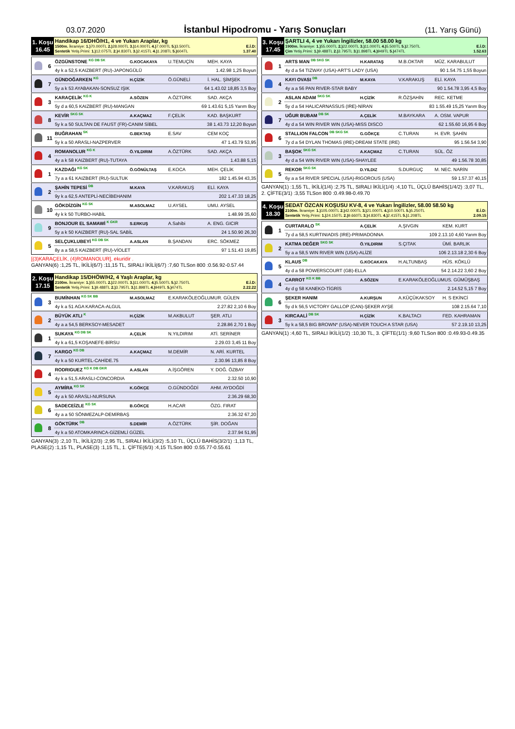03.07.2020
İstanbul Hipodromu - Yarış Sonuçları
(11. Yarış Günü)
1. Koşu
16.45
Handikap 16/DHÖ/H1, 4 ve Yukarı Araplar, kg
1500m. İkramiye: 1.) 70.000TL 2.) 28.000TL 3.) 14.000TL 4.) 7.000TL 5.) 3.500TL E.İ.D:
Sentetik Yetiş.Primi: 1.) 12.075TL 2.) 4.830TL 3.) 2.415TL 4.) 1.208TL 5.) 604TL 1.37.40
| | 6 | ÖZGÜNSTONE <sup>KG DB SK</sup> | G.KOCAKAYA | U.TEMUÇİN | MEH. KAYA |
| | | 4y k a 52,5 KAIZBERT (RU)-JAPONGÜLÜ 1.42.98 1,25 Boyun | | | |
| | 7 | GÜNDOĞARKEN <sup>KG</sup> | H.ÇİZİK | Ö.GÜNELİ | İ. HAL. ŞİMŞEK |
| | | 5y a k 53 AYABAKAN-SONSUZ IŞIK 64 1.43.02 18,85 3,5 Boy | | | |
| | 3 | KARAÇELİK <sup>KG K</sup> | A.SÖZEN | A.ÖZTÜRK | SAD. AKÇA |
| | | 5y d a 60,5 KAIZBERT (RU)-MANGAN 69 1.43.61 5,15 Yarım Boy | | | |
| | 8 | KEVİR <sup>SKG SK</sup> | A.KAÇMAZ | F.ÇELİK | KAD. BAŞKURT |
| | | 5y k a 50 SULTAN DE FAUST (FR)-CANIM SİBEL 38 1.43.73 12,20 Boyun | | | |
| | 11 | BUĞRAHAN <sup>SK</sup> | G.BEKTAŞ | E.SAV | CEM KOÇ |
| | | 5y k a 50 ARASLI-NAZPERVER 47 1.43.79 53,95 | | | |
| | 4 | ROMANOLUR <sup>KG K</sup> | Ö.YILDIRIM | A.ÖZTÜRK | SAD. AKÇA |
| | | 4y a k 58 KAIZBERT (RU)-TUTAYA 1.43.88 5,15 | | | |
| | 1 | KAZDAĞI <sup>KG SK</sup> | Ö.GÖNÜLTAŞ | E.KOCA | MEH. ÇELİK |
| | | 7y a a 61 KAIZBERT (RU)-SULTUK 182 1.45.94 43,35 | | | |
| | 2 | ŞAHİN TEPESİ <sup>DB</sup> | M.KAYA | V.KARAKUŞ | ELİ. KAYA |
| | | 9y k a 62,5 ANTEPLİ-NECİBEHANIM 202 1.47.33 18,25 | | | |
| | 10 | GÖKDİZGİN <sup>KG SK</sup> | M.ASOLMAZ | U.AYSEL | UMU. AYSEL |
| | | 4y k k 50 TURBO-HABİL 1.48.99 35,60 | | | |
| | 9 | BONJOUR EL SAMAWİ <sup>K GKR</sup> | S.ERKUŞ | A.Sahibi | A. ENG. GICIR |
| | | 5y a k 50 KAIZBERT (RU)-SAL SABİL 24 1.50.90 26,30 | | | |
| | 5 | SELÇUKLUBEYİ <sup>KG DB SK</sup> | A.ASLAN | B.ŞANDAN | ERC. SÖKMEZ |
| | | 8y a a 58,5 KAIZBERT (RU)-VİOLET 97 1.51.43 19,85 | | | |
[(3)KARAÇELİK, (4)ROMANOLUR], ekuridir .
GANYAN(6) :1,25 TL, İKİLİ(6/7) :11,15 TL, SIRALI İKİLİ(6/7) :7,60 TLSon 800 :0.56.92-0.57.44
2. Koşu
17.15
Handikap 15/DHÖW/H2, 4 Yaşlı Araplar, kg
2100m. İkramiye: 1.) 55.000TL 2.) 22.000TL 3.) 11.000TL 4.) 5.500TL 5.) 2.750TL E.İ.D:
Sentetik Yetiş.Primi: 1.) 9.488TL 2.) 3.795TL 3.) 1.898TL 4.) 949TL 5.) 474TL 2.22.22
| | 3 | BUMİNHAN <sup>KG SK BB</sup> | M.ASOLMAZ | E.KARAKÖLEOĞLUMUR. GÜLEN | |
| | | 4y k a 51 AGA KARACA-ALGUL 2.27.82 2,10 6 Boy | | | |
| | 2 | BÜYÜK ATLI <sup>K</sup> | H.ÇİZİK | M.AKBULUT | ŞER. ATLI |
| | | 4y a a 54,5 BERKSOY-MESADET 2.28.86 2,70 1 Boy | | | |
| | 1 | SUKAYA <sup>KG DB SK</sup> | A.ÇELİK | N.YILDIRIM | ATİ. SERİNER |
| | | 4y k a 61,5 KOŞANEFE-BİRSU 2.29.03 3,45 11 Boy | | | |
| | 7 | KARGO <sup>KG DB</sup> | A.KAÇMAZ | M.DEMİR | N. ARİ. KURTEL |
| | | 4y k a 50 KURTEL-CAHİDE.75 2.30.96 13,85 8 Boy | | | |
| | 4 | RODRIGUEZ <sup>KG K DB GKR</sup> | A.ASLAN | A.İŞGÖREN | Y. DOĞ. ÖZBAY |
| | | 4y k a 51,5 ARASLI-CONCORDIA 2.32.50 10,90 | | | |
| | 5 | AYMİRA <sup>KG SK</sup> | K.GÖKÇE | O.GÜNDOĞDİ | AHM. AYDOĞDİ |
| | | 4y a k 50 ARASLI-NURSUNA 2.36.29 68,30 | | | |
| | 6 | SADECEİZLE <sup>KG SK</sup> | B.GÖKÇE | H.ACAR | ÖZG. FIRAT |
| | | 4y a a 50 SÖNMEZALP-DEMİRBAŞ 2.36.32 67,20 | | | |
| | 8 | GÖKTÜRK <sup>DB</sup> | S.DEMİR | A.ÖZTÜRK | ŞİR. DOĞAN |
| | | 4y k a 50 ATOMKARINCA-GİZEMLİ GÜZEL 2.37.94 51,95 | | | |
GANYAN(3) :2,10 TL, İKİLİ(2/3) :2,95 TL, SIRALI İKİLİ(3/2) :5,10 TL, ÜÇLÜ BAHİS(3/2/1) :1,13 TL, PLASE(2) :1,15 TL, PLASE(3) :1,15 TL, 1. ÇİFTE(6/3) :4,15 TLSon 800 :0.55.77-0.55.61
3. Koşu
17.45
ŞARTLI 4, 4 ve Yukarı İngilizler, 58.00 58.00 kg
1900m. İkramiye: 1.) 55.000TL 2.) 22.000TL 3.) 11.000TL 4.) 5.500TL 5.) 2.750TL E.İ.D:
Çim Yetiş.Primi: 1.) 9.488TL 2.) 3.795TL 3.) 1.898TL 4.) 949TL 5.) 474TL 1.52.63
| | 1 | ARTS MAN <sup>DB SKG SK</sup> | H.KARATAŞ | M.B.OKTAR | MÜZ. KARABULUT |
| | | 4y d a 54 TIZWAY (USA)-ART'S LADY (USA) 90 1.54.75 1,55 Boyun | | | |
| | 4 | KAYI OVASI <sup>DB</sup> | M.KAYA | V.KARAKUŞ | ELİ. KAYA |
| | | 4y a a 56 PAN RIVER-STAR BABY 90 1.54.78 3,95 4,5 Boy | | | |
| | 2 | ASLAN ADAM <sup>SKG SK</sup> | H.ÇİZİK | R.ÖZŞAHİN | REC. KETME |
| | | 5y d a 54 HALICARNASSUS (IRE)-NİRAN 83 1.55.49 15,25 Yarım Boy | | | |
| | 7 | UĞUR BUBAM <sup>DB SK</sup> | A.ÇELİK | M.BAYKARA | A. OSM. VAPUR |
| | | 4y d a 54 WIN RIVER WIN (USA)-MISS DISCO 62 1.55.60 16,95 6 Boy | | | |
| | 6 | STALLION FALCON <sup>DB SKG SK</sup> | G.GÖKÇE | C.TURAN | H. EVR. ŞAHİN |
| | | 7y d a 54 DYLAN THOMAS (IRE)-DREAM STATE (IRE) 95 1.56.54 3,90 | | | |
| | 3 | BAŞOK <sup>SKG SK</sup> | A.KAÇMAZ | C.TURAN | SÜL. ÖZ |
| | | 4y d a 54 WIN RIVER WIN (USA)-SHAYLEE 49 1.56.78 30,85 | | | |
| | 5 | REKOR <sup>SKG SK</sup> | D.YILDIZ | S.DURGUÇ | M. NEC. NARİN |
| | | 6y a a 54 RIVER SPECIAL (USA)-RIGOROUS (USA) 59 1.57.37 40,15 | | | |
GANYAN(1) :1,55 TL, İKİLİ(1/4) :2,75 TL, SIRALI İKİLİ(1/4) :4,10 TL, ÜÇLÜ BAHİS(1/4/2) :3,07 TL, 2. ÇİFTE(3/1) :3,55 TLSon 800 :0.49.98-0.49.70
4. Koşu
18.30
SEDAT ÖZCAN KOŞUSU KV-8, 4 ve Yukarı İngilizler, 58.00 58.50 kg
2100m. İkramiye: 1.) 105.000TL 2.) 42.000TL 3.) 21.000TL 4.) 10.500TL 5.) 5.250TL E.İ.D:
Sentetik Yetiş.Primi: 1.) 24.150TL 2.) 9.660TL 3.) 4.830TL 4.) 2.415TL 5.) 1.208TL 2.09.15
| | 1 | CURTARALO <sup>SK</sup> | A.ÇELİK | A.ŞIVGIN | KEM. KURT |
| | | 7y d a 58,5 KURTINIADIS (IRE)-PRIMADONNA 109 2.13.10 4,60 Yarım Boy | | | |
| | 2 | KATMA DEĞER <sup>SKG SK</sup> | Ö.YILDIRIM | S.ÇITAK | ÜMİ. BARLIK |
| | | 5y a a 58,5 WIN RIVER WIN (USA)-ALİZE 106 2.13.18 2,30 6 Boy | | | |
| | 5 | KLAUS <sup>DB</sup> | G.KOCAKAYA | H.ALTUNBAŞ | HÜS. KÖKLÜ |
| | | 4y d a 58 POWERSCOURT (GB)-ELLA 54 2.14.22 3,60 2 Boy | | | |
| | 4 | CARROT <sup>KG K BB</sup> | A.SÖZEN | E.KARAKÖLEOĞLUMUS. GÜMÜŞBAŞ | |
| | | 4y d g 58 KANEKO-TİGRİS 2.14.52 5,15 7 Boy | | | |
| | 6 | ŞEKER HANIM | A.KURŞUN | A.KÜÇÜKAKSOY | H. S EKİNCİ |
| | | 5y d k 56,5 VICTORY GALLOP (CAN)-ŞEKER AYŞE 108 2.15.64 7,10 | | | |
| | 3 | KIRCAALİ <sup>DB SK</sup> | H.ÇİZİK | K.BALTACI | FED. KAHRAMAN |
| | | 5y k a 58,5 BIG BROWN* (USA)-NEVER TOUCH A STAR (USA) 57 2.19.10 13,25 | | | |
GANYAN(1) :4,60 TL, SIRALI İKİLİ(1/2) :10,30 TL, 3. ÇİFTE(1/1) :9,60 TLSon 800 :0.49.93-0.49.35